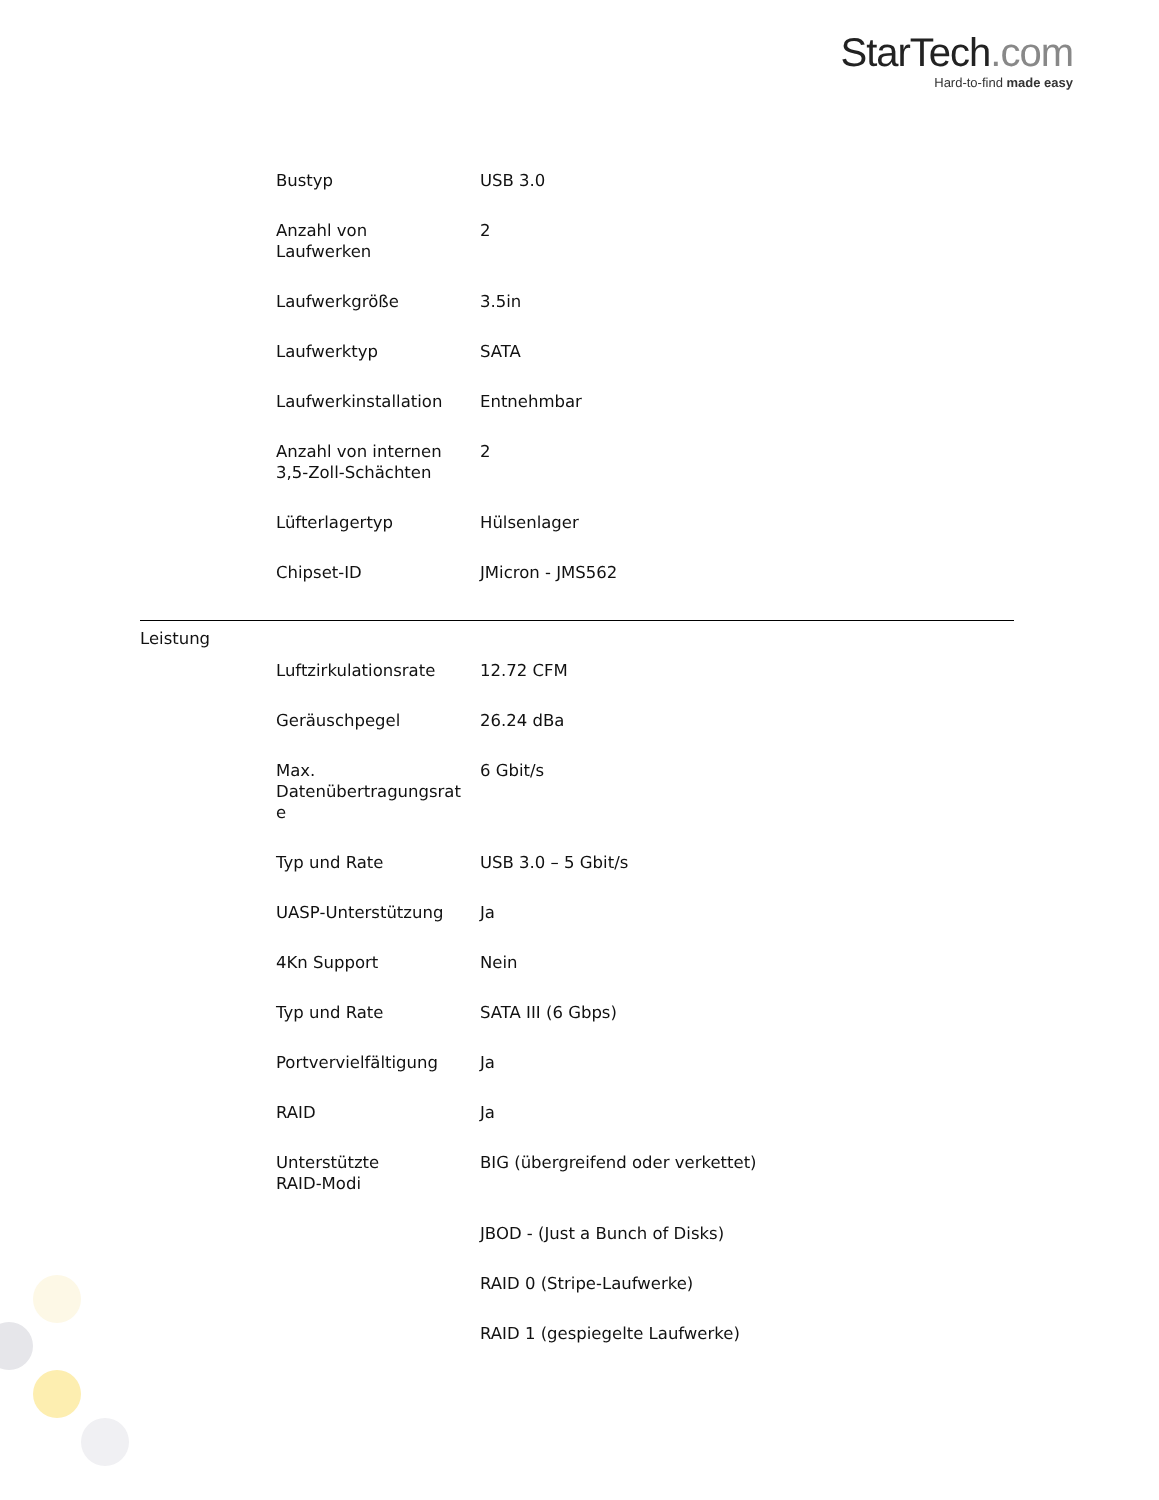StarTech.com
Hard-to-find made easy
| Bustyp | USB 3.0 |
| Anzahl von Laufwerken | 2 |
| Laufwerkgröße | 3.5in |
| Laufwerktyp | SATA |
| Laufwerkinstallation | Entnehmbar |
| Anzahl von internen 3,5-Zoll-Schächten | 2 |
| Lüfterlagertyp | Hülsenlager |
| Chipset-ID | JMicron - JMS562 |
Leistung
| Luftzirkulationsrate | 12.72 CFM |
| Geräuschpegel | 26.24 dBa |
| Max. Datenübertragungsrat e | 6 Gbit/s |
| Typ und Rate | USB 3.0 – 5 Gbit/s |
| UASP-Unterstützung | Ja |
| 4Kn Support | Nein |
| Typ und Rate | SATA III (6 Gbps) |
| Portvervielfältigung | Ja |
| RAID | Ja |
| Unterstützte RAID-Modi | BIG (übergreifend oder verkettet) |
| | JBOD - (Just a Bunch of Disks) |
| | RAID 0 (Stripe-Laufwerke) |
| | RAID 1 (gespiegelte Laufwerke) |